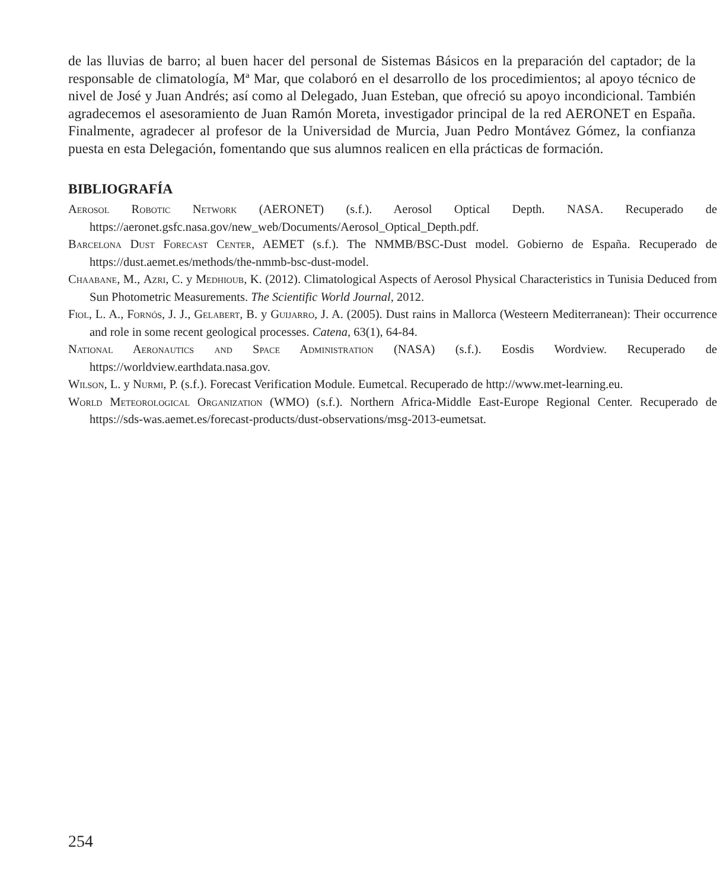de las lluvias de barro; al buen hacer del personal de Sistemas Básicos en la preparación del captador; de la responsable de climatología, Mª Mar, que colaboró en el desarrollo de los procedimientos; al apoyo técnico de nivel de José y Juan Andrés; así como al Delegado, Juan Esteban, que ofreció su apoyo incondicional. También agradecemos el asesoramiento de Juan Ramón Moreta, investigador principal de la red AERONET en España. Finalmente, agradecer al profesor de la Universidad de Murcia, Juan Pedro Montávez Gómez, la confianza puesta en esta Delegación, fomentando que sus alumnos realicen en ella prácticas de formación.
BIBLIOGRAFÍA
Aerosol Robotic Network (AERONET) (s.f.). Aerosol Optical Depth. NASA. Recuperado de https://aeronet.gsfc.nasa.gov/new_web/Documents/Aerosol_Optical_Depth.pdf.
Barcelona Dust Forecast Center, AEMET (s.f.). The NMMB/BSC-Dust model. Gobierno de España. Recuperado de https://dust.aemet.es/methods/the-nmmb-bsc-dust-model.
Chaabane, M., Azri, C. y Medhioub, K. (2012). Climatological Aspects of Aerosol Physical Characteristics in Tunisia Deduced from Sun Photometric Measurements. The Scientific World Journal, 2012.
Fiol, L. A., Fornós, J. J., Gelabert, B. y Guijarro, J. A. (2005). Dust rains in Mallorca (Westeern Mediterranean): Their occurrence and role in some recent geological processes. Catena, 63(1), 64-84.
National Aeronautics and Space Administration (NASA) (s.f.). Eosdis Wordview. Recuperado de https://worldview.earthdata.nasa.gov.
Wilson, L. y Nurmi, P. (s.f.). Forecast Verification Module. Eumetcal. Recuperado de http://www.met-learning.eu.
World Meteorological Organization (WMO) (s.f.). Northern Africa-Middle East-Europe Regional Center. Recuperado de https://sds-was.aemet.es/forecast-products/dust-observations/msg-2013-eumetsat.
254